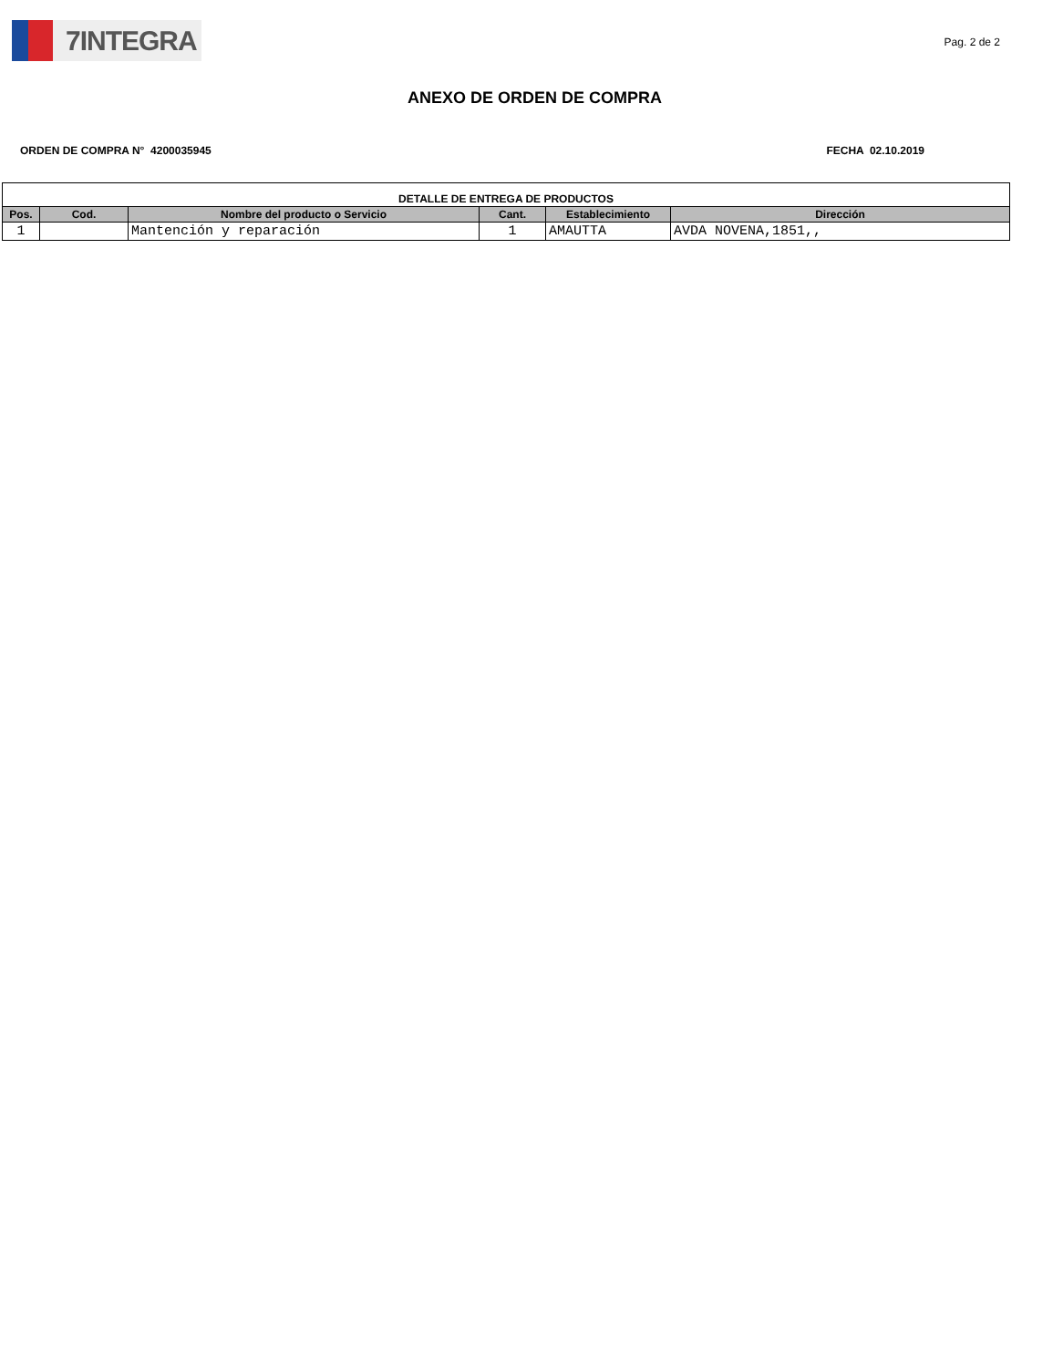7INTEGRA
Pag. 2 de 2
ANEXO DE ORDEN DE COMPRA
ORDEN DE COMPRA N° 4200035945 FECHA 02.10.2019
| DETALLE DE ENTREGA DE PRODUCTOS | | | | | |
| --- | --- | --- | --- | --- | --- |
| Pos. | Cod. | Nombre del producto o Servicio | Cant. | Establecimiento | Dirección |
| 1 | | Mantención y reparación | 1 | AMAUTTA | AVDA NOVENA,1851,, |